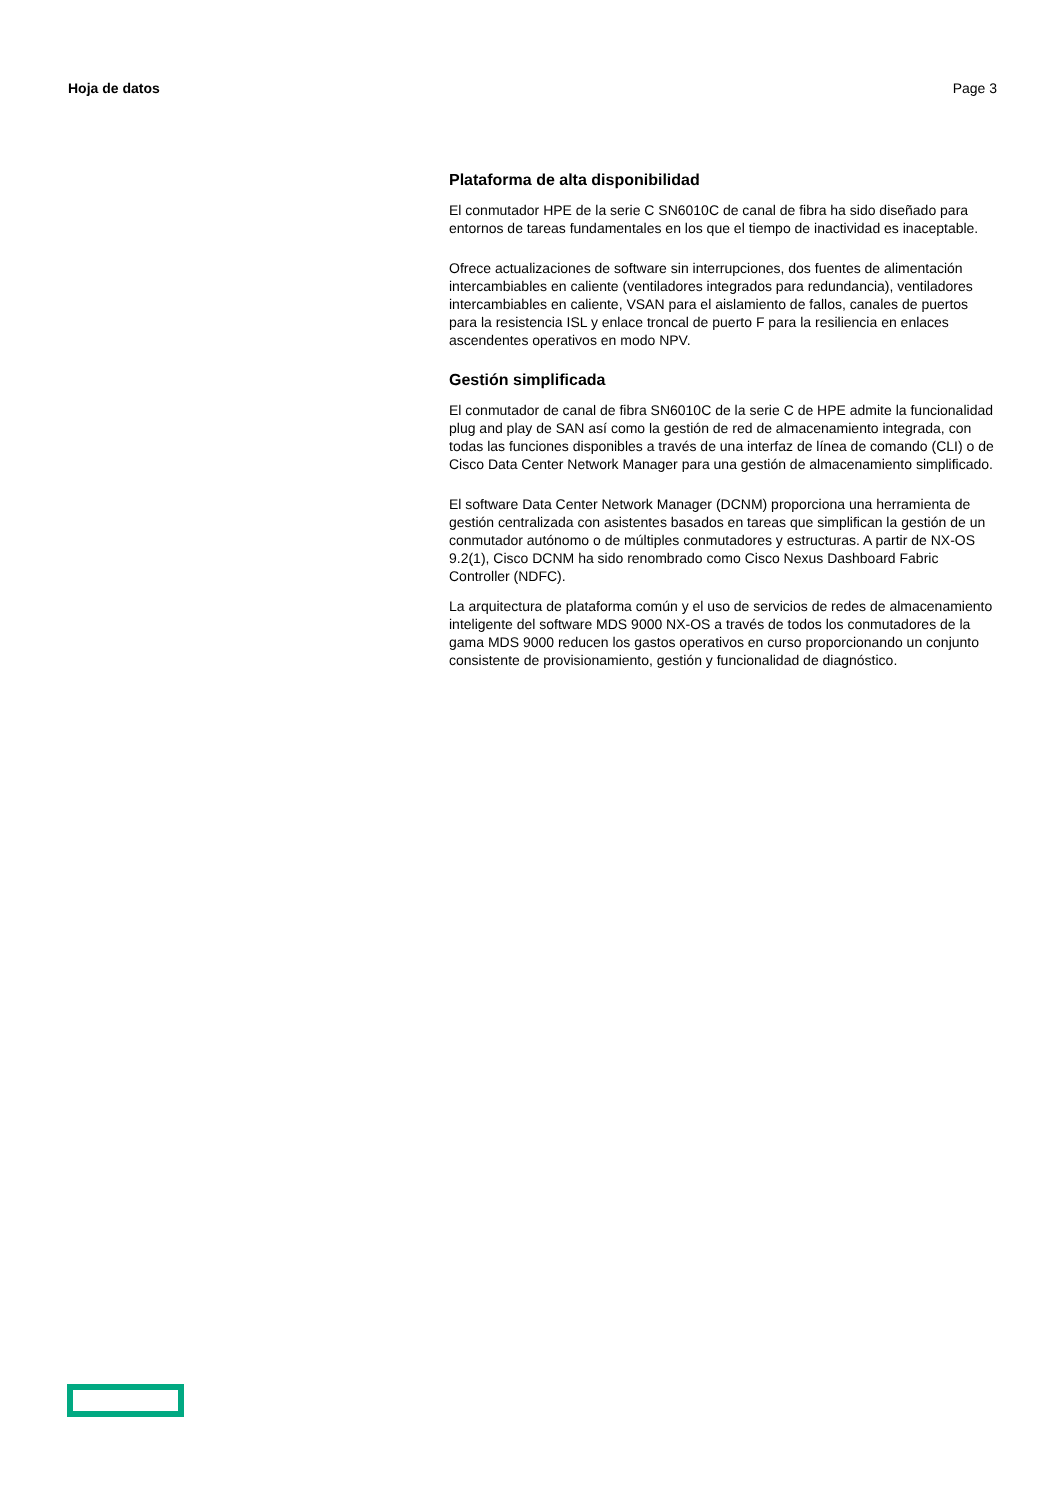Hoja de datos Page 3
Plataforma de alta disponibilidad
El conmutador HPE de la serie C SN6010C de canal de fibra ha sido diseñado para entornos de tareas fundamentales en los que el tiempo de inactividad es inaceptable.
Ofrece actualizaciones de software sin interrupciones, dos fuentes de alimentación intercambiables en caliente (ventiladores integrados para redundancia), ventiladores intercambiables en caliente, VSAN para el aislamiento de fallos, canales de puertos para la resistencia ISL y enlace troncal de puerto F para la resiliencia en enlaces ascendentes operativos en modo NPV.
Gestión simplificada
El conmutador de canal de fibra SN6010C de la serie C de HPE admite la funcionalidad plug and play de SAN así como la gestión de red de almacenamiento integrada, con todas las funciones disponibles a través de una interfaz de línea de comando (CLI) o de Cisco Data Center Network Manager para una gestión de almacenamiento simplificado.
El software Data Center Network Manager (DCNM) proporciona una herramienta de gestión centralizada con asistentes basados en tareas que simplifican la gestión de un conmutador autónomo o de múltiples conmutadores y estructuras. A partir de NX-OS 9.2(1), Cisco DCNM ha sido renombrado como Cisco Nexus Dashboard Fabric Controller (NDFC).
La arquitectura de plataforma común y el uso de servicios de redes de almacenamiento inteligente del software MDS 9000 NX-OS a través de todos los conmutadores de la gama MDS 9000 reducen los gastos operativos en curso proporcionando un conjunto consistente de provisionamiento, gestión y funcionalidad de diagnóstico.